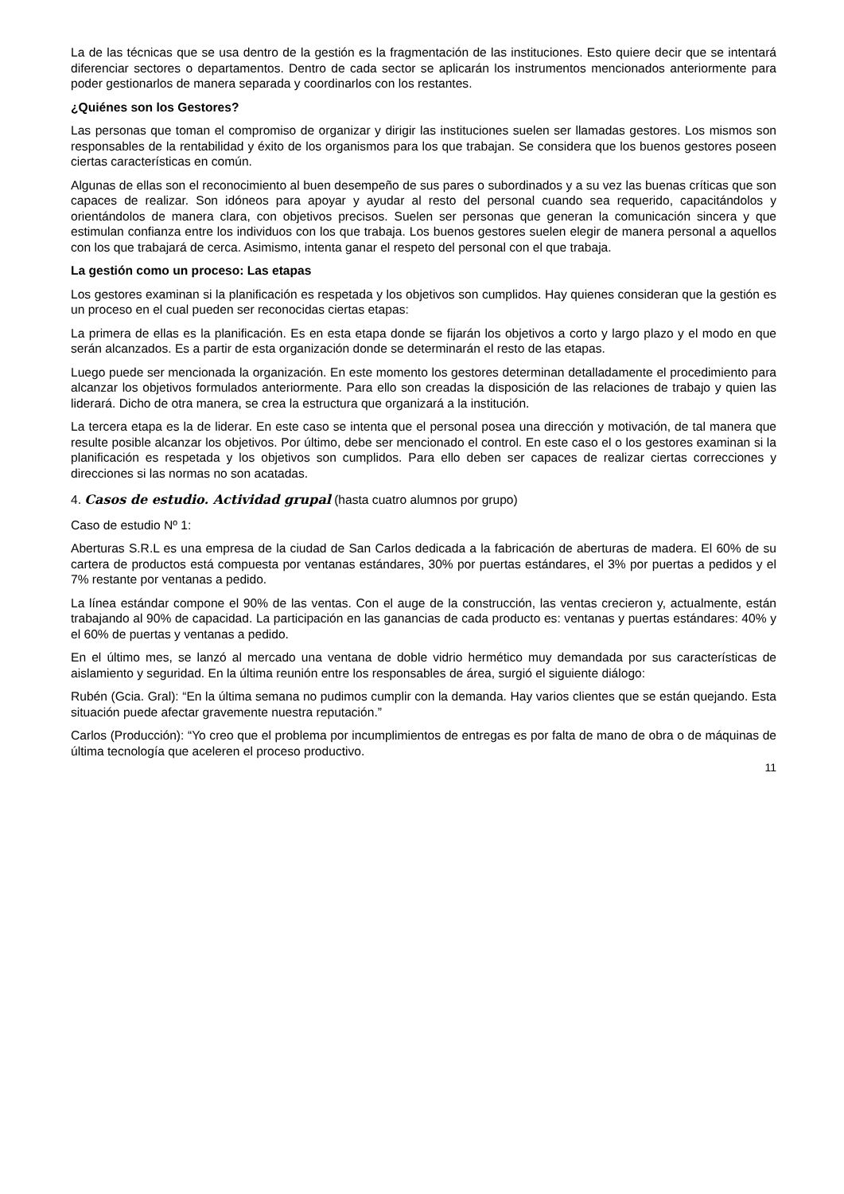La de las técnicas que se usa dentro de la gestión es la fragmentación de las instituciones. Esto quiere decir que se intentará diferenciar sectores o departamentos. Dentro de cada sector se aplicarán los instrumentos mencionados anteriormente para poder gestionarlos de manera separada y coordinarlos con los restantes.
¿Quiénes son los Gestores?
Las personas que toman el compromiso de organizar y dirigir las instituciones suelen ser llamadas gestores. Los mismos son responsables de la rentabilidad y éxito de los organismos para los que trabajan. Se considera que los buenos gestores poseen ciertas características en común.
Algunas de ellas son el reconocimiento al buen desempeño de sus pares o subordinados y a su vez las buenas críticas que son capaces de realizar. Son idóneos para apoyar y ayudar al resto del personal cuando sea requerido, capacitándolos y orientándolos de manera clara, con objetivos precisos. Suelen ser personas que generan la comunicación sincera y que estimulan confianza entre los individuos con los que trabaja. Los buenos gestores suelen elegir de manera personal a aquellos con los que trabajará de cerca. Asimismo, intenta ganar el respeto del personal con el que trabaja.
La gestión como un proceso: Las etapas
Los gestores examinan si la planificación es respetada y los objetivos son cumplidos. Hay quienes consideran que la gestión es un proceso en el cual pueden ser reconocidas ciertas etapas:
La primera de ellas es la planificación. Es en esta etapa donde se fijarán los objetivos a corto y largo plazo y el modo en que serán alcanzados. Es a partir de esta organización donde se determinarán el resto de las etapas.
Luego puede ser mencionada la organización. En este momento los gestores determinan detalladamente el procedimiento para alcanzar los objetivos formulados anteriormente. Para ello son creadas la disposición de las relaciones de trabajo y quien las liderará. Dicho de otra manera, se crea la estructura que organizará a la institución.
La tercera etapa es la de liderar. En este caso se intenta que el personal posea una dirección y motivación, de tal manera que resulte posible alcanzar los objetivos. Por último, debe ser mencionado el control. En este caso el o los gestores examinan si la planificación es respetada y los objetivos son cumplidos. Para ello deben ser capaces de realizar ciertas correcciones y direcciones si las normas no son acatadas.
4. Casos de estudio. Actividad grupal (hasta cuatro alumnos por grupo)
Caso de estudio Nº 1:
Aberturas S.R.L es una empresa de la ciudad de San Carlos dedicada a la fabricación de aberturas de madera. El 60% de su cartera de productos está compuesta por ventanas estándares, 30% por puertas estándares, el 3% por puertas a pedidos y el 7% restante por ventanas a pedido.
La línea estándar compone el 90% de las ventas. Con el auge de la construcción, las ventas crecieron y, actualmente, están trabajando al 90% de capacidad. La participación en las ganancias de cada producto es: ventanas y puertas estándares: 40% y el 60% de puertas y ventanas a pedido.
En el último mes, se lanzó al mercado una ventana de doble vidrio hermético muy demandada por sus características de aislamiento y seguridad. En la última reunión entre los responsables de área, surgió el siguiente diálogo:
Rubén (Gcia. Gral): “En la última semana no pudimos cumplir con la demanda. Hay varios clientes que se están quejando. Esta situación puede afectar gravemente nuestra reputación.”
Carlos (Producción): “Yo creo que el problema por incumplimientos de entregas es por falta de mano de obra o de máquinas de última tecnología que aceleren el proceso productivo.
11